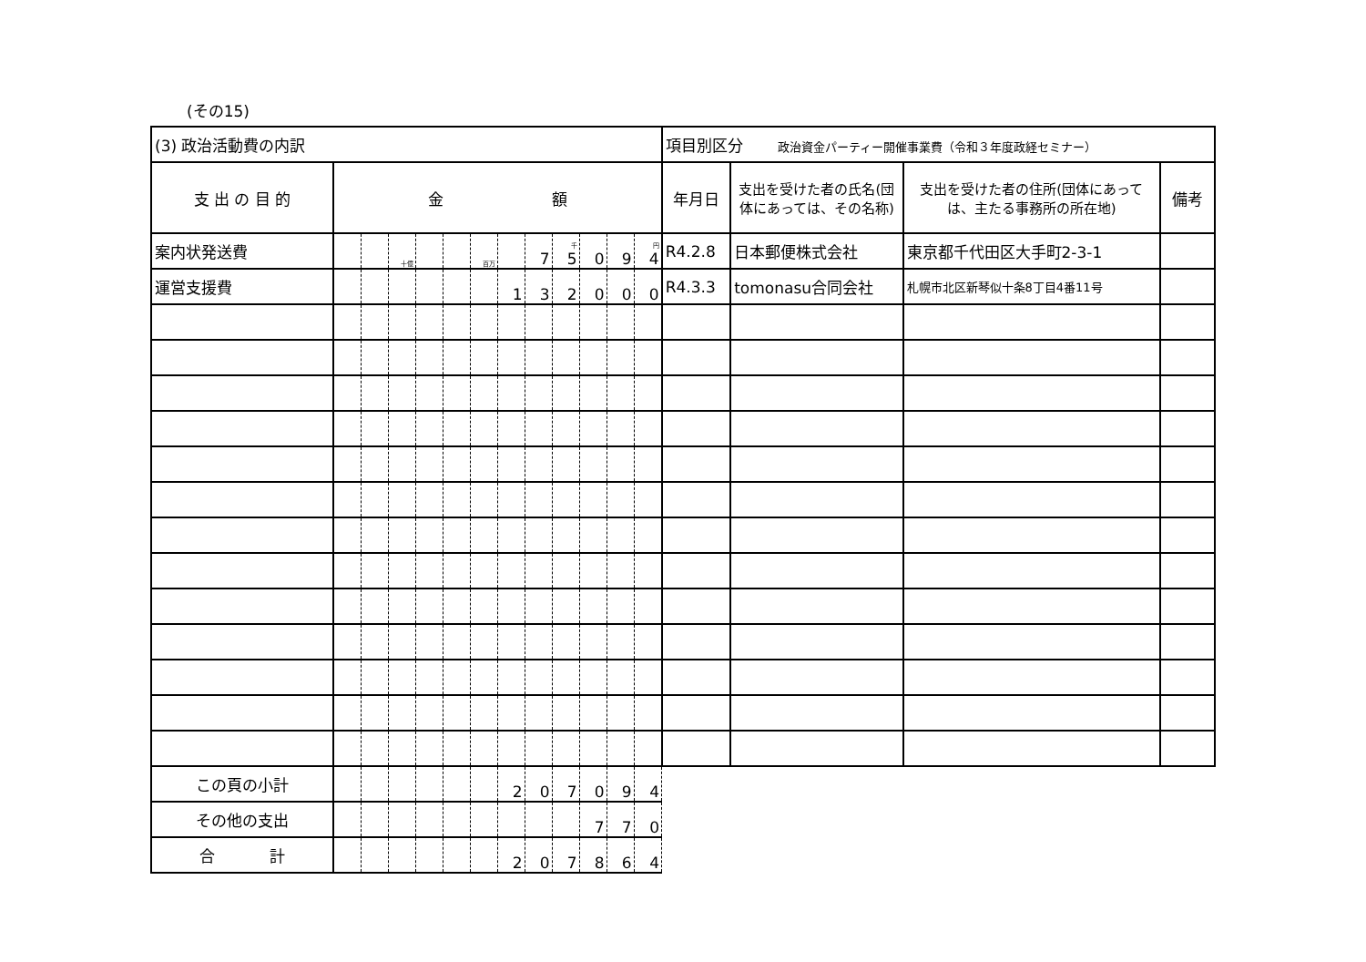(その15)
| (3) 政治活動費の内訳 | | | | | | | | | | | | | 項目別区分 政治資金パーティー開催事業費（令和３年度政経セミナー） | | | |
| 支 出 の 目 的 | 金 額 | | | | | | | | | | | | 年月日 | 支出を受けた者の氏名(団体にあっては、その名称) | 支出を受けた者の住所(団体にあっては、主たる事務所の所在地) | 備考 |
| 案内状発送費 | | | 十億 | | | 百万 | | 7 | 千 5 | 0 | 9 | 円 4 | R4.2.8 | 日本郵便株式会社 | 東京都千代田区大手町2-3-1 | |
| 運営支援費 | | | | | | | 1 | 3 | 2 | 0 | 0 | 0 | R4.3.3 | tomonasu合同会社 | 札幌市北区新琴似十条8丁目4番11号 | |
| この頁の小計 | | | | | | | 2 | 0 | 7 | 0 | 9 | 4 | | | | |
| その他の支出 | | | | | | | | | | 7 | 7 | 0 | | | | |
| 合 計 | | | | | | | 2 | 0 | 7 | 8 | 6 | 4 | | | | |